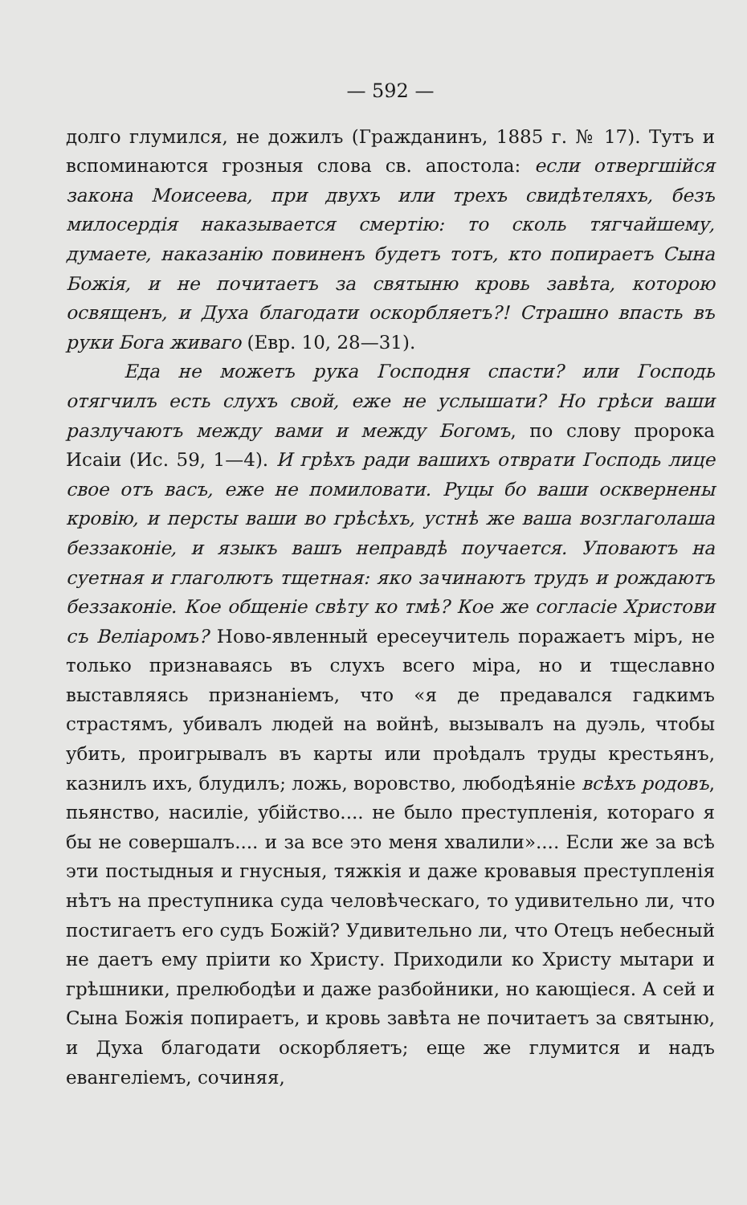— 592 —
долго глумился, не дожилъ (Гражданинъ, 1885 г. № 17). Тутъ и вспоминаются грозныя слова св. апостола: если отвергшійся закона Моисеева, при двухъ или трехъ свидѣтеляхъ, безъ милосердія наказывается смертію: то сколь тягчайшему, думаете, наказанію повиненъ будетъ тотъ, кто попираетъ Сына Божія, и не почитаетъ за святыню кровь завѣта, которою освященъ, и Духа благодати оскорбляетъ?! Страшно впасть въ руки Бога живаго (Евр. 10, 28—31).
Еда не можетъ рука Господня спасти? или Господь отягчилъ есть слухъ свой, еже не услышати? Но грѣси ваши разлучаютъ между вами и между Богомъ, по слову пророка Исаіи (Ис. 59, 1—4). И грѣхъ ради вашихъ отврати Господь лице свое отъ васъ, еже не помиловати. Руцы бо ваши осквернены кровію, и персты ваши во грѣсѣхъ, устнѣ же ваша возглаголаша беззаконіе, и языкъ вашъ неправдѣ поучается. Уповаютъ на суетная и глаголютъ тщетная: яко зачинаютъ трудъ и рождаютъ беззаконіе. Кое общеніе свѣту ко тмѣ? Кое же согласіе Христови съ Веліаромъ? Ново-явленный ересеучитель поражаетъ міръ, не только признаваясь въ слухъ всего міра, но и тщеславно выставляясь признаніемъ, что «я де предавался гадкимъ страстямъ, убивалъ людей на войнѣ, вызывалъ на дуэль, чтобы убить, проигрывалъ въ карты или проѣдалъ труды крестьянъ, казнилъ ихъ, блудилъ; ложь, воровство, любодѣяніе всѣхъ родовъ, пьянство, насиліе, убійство.... не было преступленія, котораго я бы не совершалъ.... и за все это меня хвалили».... Если же за всѣ эти постыдныя и гнусныя, тяжкія и даже кровавыя преступленія нѣтъ на преступника суда человѣческаго, то удивительно ли, что постигаетъ его судъ Божій? Удивительно ли, что Отецъ небесный не даетъ ему пріити ко Христу. Приходили ко Христу мытари и грѣшники, прелюбодѣи и даже разбойники, но кающіеся. А сей и Сына Божія попираетъ, и кровь завѣта не почитаетъ за святыню, и Духа благодати оскорбляетъ; еще же глумится и надъ евангеліемъ, сочиняя,